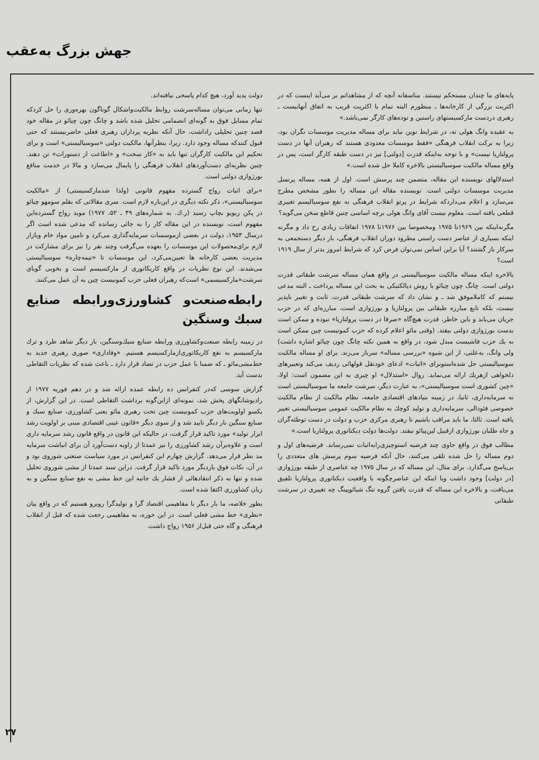جهش بزرگ به‌عقب
پایه‌های ما چندان مستحکم نیستند. متاسفانه آنچه که از مشاهداتم بر می‌آید اینست که در اکثریت بزرگی از کارخانه‌ها ـ منظورم البته تمام یا اکثریت قریب به اتفاق آنهانیست ـ رهبری دردست مارکسیستهای راستین و توده‌های کارگر نمی‌باشد.»
به عقیده وانگ هولی ته، در شرایط نوین نباید برای مساله مدیریت موسسات نگران بود، زیرا به برکت انقلاب فرهنگی «فقط موسسات معدودی هستند که رهبران آنها در دست پرولتاریا نیست» و با توجه به‌اینکه قدرت [دولتی] نیز در دست طبقه کارگر است، پس در واقع مساله مالکیت سوسیالیستی بالاخره کاملا حل شده است.»
استدلالهای نویسنده این مقاله، متضمن چند پرسش است. اول از همه، مساله پرنسل مدیریت موسسات دولتی است. نویسنده مقاله این مساله را بطور مشخص مطرح می‌سازد و اعلام می‌داردکه شرایط در پرتو انقلاب فرهنگی به نفع سوسیالیسم تغییری قطعی یافته است. معلوم نیست آقای وانگ هولی برچه اساسی چنین قاطع سخن می‌گوید؟
مگرنه‌اینکه بین ۱۹۶۹تا ۱۹۷۵ ومخصوصا بین ۱۹۷۶تا ۱۹۷۸ اتفاقات زیادی رخ داد و مگرنه اینکه بسیاری از عناصر دست راستی مطرود دوران انقلاب فرهنگی، بار دیگر دستجمعی به سرکار باز گشتند؟ آیا براین اساس نمی‌توان فرض کرد که شرایط امروز بدتر از سال ۱۹۱۹ است؟
بالاخره اینکه مساله مالکیت سوسیالیستی در واقع همان مساله سرشت طبقاتی قدرت دولتی است. چانگ چون چیائو با روش دیالکتیکی به بحث این مساله پرداخت ـ البته مدعی نیستم که کاملاموفق شد ـ و نشان داد که سرشت طبقاتی قدرت، ثابت و تغییر ناپذیر نیست، بلکه تابع مبارزه طبقاتی بین پرولتاریا و بورژوازی است، مبارزه‌ای که در حزب جریان می‌یابد و باین خاطر، قدرت هیچ‌گاه «صرفا در دست پرولتاریا» نبوده و ممکن است بدست بورژوازی دولتی بیفتد. (وقتی مائو اعلام کرده که حزب کمونیست چین ممکن است به یك حزب فاشیست مبدل شود، در واقع به همین نکته چانگ چون چیائو اشاره داشت) ولی وانگ، به‌علتی، از این شیوه «بررسی مساله» سرباز می‌زند. برای او مساله مالکیت سوسیالیستی حل شده‌استوبرای «اثبات» ادعای خودنقل قولهائی ردیف می‌کند وتعبیرهای دلخواهی ازهریك ارائه می‌نماید. روال «استدلال» او چیزی به این مضمون است: اولا، «چین کشوری است سوسیالیستی»، به عبارت دیگر، سرشت جامعه ما سوسیالیستی است نه سرمایه‌داری، ثانیا، در زمینه بنیادهای اقتصادی جامعه، نظام مالکیت از نظام مالکیت خصوصی فئودالی، سرمایه‌داری و تولید کوچك به نظام مالکیت عمومی سوسیالیستی تغییر یافته است. ثالثا، ما باید مراقب باشیم تا رهبری مرکزی حزب و دولت در دست توطئه‌گران و جاه طلبان بورژوازی ازقبیل لین‌پیائو نیفتد. دولت‌ها دولت دیکتاتوری پرولتاریا است.»
مطالب فوق در واقع حاوی چند فرضیه استوچیزی‌رابه‌اثبات نمی‌رساند. فرضیه‌های اول و دوم مساله را حل شده تلقی می‌کنند، حال آنکه فرضیه سوم پرسش های متعددی را بی‌پاسخ می‌گذارد. برای مثال، این مساله که در سال ۱۹۷۵ چه عناصری از طبقه بورژوازی [در دولت] وجود داشت ویا اینکه این عناصرچگونه با واقعیت دیکتاتوری پرولتاریا تلفیق می‌یافت، و بالاخره این مساله که قدرت یافتن گروه تنگ شیائوپینگ چه تغییری در سرشت طبقاتی
دولت پدید آورد، هیچ کدام پاسخی نیافته‌اند.
تنها زمانی می‌توان مساله‌سرشت روابط مالکیت‌واشکال گوناگون بهره‌وری را حل کرد‌که تمام مسایل فوق به گونه‌ای انضمامی تحلیل شده باشد و چانگ چون چیائو در مقاله خود قصد چنین تحلیلی راداشت، حال آنکه نظریه پردازان رهبری فعلی حاضرنیستند که حتی قبول کنندکه مساله وجود دارد. زیرا، بنظرآنها، مالکیت دولتی «سوسیالیستی» است و برای تحکیم این مالکیت کارگران تنها باید به «کار سخت» و «اطاعت از دستورات» تن دهند. چنین نظریه‌ای دست‌آوردهای انقلاب فرهنگی را پایمال می‌سازد و مالا در خدمت منافع بورژوازی دولتی است.
«برای اثبات رواج گسترده مفهوم قانونی (ولذا ضدمارکسیستی) از «مالکیت سوسیالیستی»، ذکر نکته دیگری در این‌باره لازم است. سری مقالاتی که بقلم سومهو چیائو در پکن ریویو بچاپ رسید (ر.ك. به شماره‌های ۴۹ ـ ۵۲، ۱۹۷۷) موید رواج گسترده‌این مفهوم است، نویسنده در این مقاله کار را به جائی رسانده که مدعی شده است اگر درسال ۱۹۵۳، دولت در بعضی ازموسسات سرمایه‌گذاری می‌کرد و تامین مواد خام وبازار لازم برای‌محصولات این موسسات را بعهده می‌گرفت وچند نفر را نیز برای مشارکت در مدیریت بعضی کارخانه ها تعیین‌می‌کرد، این موسسات تا «نیمه‌چاره» سوسیالیستی می‌شدند. این نوع نظریات در واقع کاریکاتوری از مارکسیسم است و بخوبی گویای سرشت«مارکسیسمی» است‌که رهبران فعلی حزب کمونیست چین به آن عمل می‌کنند.
رابطه‌صنعت‌و کشاورزی‌ورابطه صنایع سبك وسنگین
در زمینه رابطه صنعت‌وکشاورزی ورابطه صنایع سبك‌وسنگین، بار دیگر شاهد طرد و ترك مارکسیسم به نفع کاریکاتوری‌ازمارکسیسم هستیم. «وفاداری» صوری رهبری جدید به خط‌مشی‌مائو ـ که ضمنا با عمل حزب در تضاد قرار دارد ـ باعث شده که نظریات التقاطی بدست آید.
گزارش سوسی که‌در کنفرانس ده رابطه عمده ارائه شد و در دهم فوریه ۱۹۷۷ از رادیوشانگهای پخش شد، نمونه‌ای ازاین‌گونه برداشت التقاطی است. در این گزارش، از یکسو اولویت‌های حزب کمونیست چین تحت رهبری مائو یعنی کشاورزی، صنایع سبك و صنایع سنگین بار دیگر تایید شد و از سوی دیگر «قانون عینی اقتصادی مبنی بر اولویت رشد ابزار تولید» مورد تاکید قرار گرفت، در حالیکه این قانون در واقع قانون رشد سرمایه داری است و علاوه‌برآن رشد کشاورزی را نیز عمدتا از زاویه دست‌آورد آن برای انباشت سرمایه مد نظر قرار می‌دهد. گزارش چهارم این کنفرانس در مورد سیاست صنعتی شوروی بود و در آن، نکات فوق باردیگر مورد تاکید قرار گرفت. دراین سند عمدتا از مشی شوروی تحلیل شده و تنها به ذکر انتقادهائی از فشار یك جانبه این خط مشی به نفع صنایع سنگین و به زیان کشاورزی اکتفا شده است.
بطور خلاصه، ما بار دیگر با مفاهیمی اقتصاد گرا و تولیدگرا روبرو هستیم که در واقع بیان «نظری» خط مشی فعلی است. در این حوزه، به مفاهیمی رجعت شده که قبل از انقلاب فرهنگی و گاه حتی قبل‌از ۱۹۵۶ رواج داشت.
۲۷